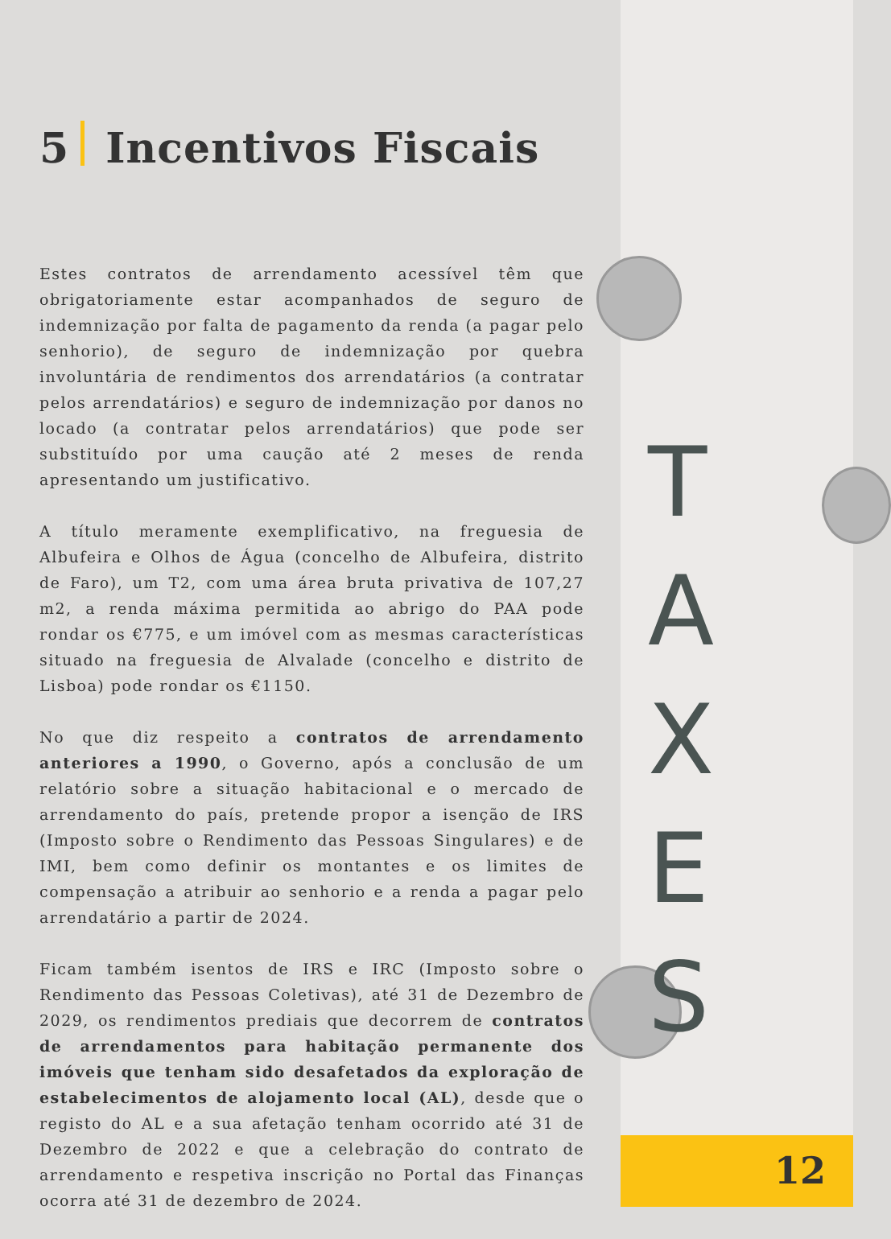T
A
X
E
S
5 Incentivos Fiscais
Estes contratos de arrendamento acessível têm que obrigatoriamente estar acompanhados de seguro de indemnização por falta de pagamento da renda (a pagar pelo senhorio), de seguro de indemnização por quebra involuntária de rendimentos dos arrendatários (a contratar pelos arrendatários) e seguro de indemnização por danos no locado (a contratar pelos arrendatários) que pode ser substituído por uma caução até 2 meses de renda apresentando um justificativo.
A título meramente exemplificativo, na freguesia de Albufeira e Olhos de Água (concelho de Albufeira, distrito de Faro), um T2, com uma área bruta privativa de 107,27 m2, a renda máxima permitida ao abrigo do PAA pode rondar os €775, e um imóvel com as mesmas características situado na freguesia de Alvalade (concelho e distrito de Lisboa) pode rondar os €1150.
No que diz respeito a contratos de arrendamento anteriores a 1990, o Governo, após a conclusão de um relatório sobre a situação habitacional e o mercado de arrendamento do país, pretende propor a isenção de IRS (Imposto sobre o Rendimento das Pessoas Singulares) e de IMI, bem como definir os montantes e os limites de compensação a atribuir ao senhorio e a renda a pagar pelo arrendatário a partir de 2024.
Ficam também isentos de IRS e IRC (Imposto sobre o Rendimento das Pessoas Coletivas), até 31 de Dezembro de 2029, os rendimentos prediais que decorrem de contratos de arrendamentos para habitação permanente dos imóveis que tenham sido desafetados da exploração de estabelecimentos de alojamento local (AL), desde que o registo do AL e a sua afetação tenham ocorrido até 31 de Dezembro de 2022 e que a celebração do contrato de arrendamento e respetiva inscrição no Portal das Finanças ocorra até 31 de dezembro de 2024.
12